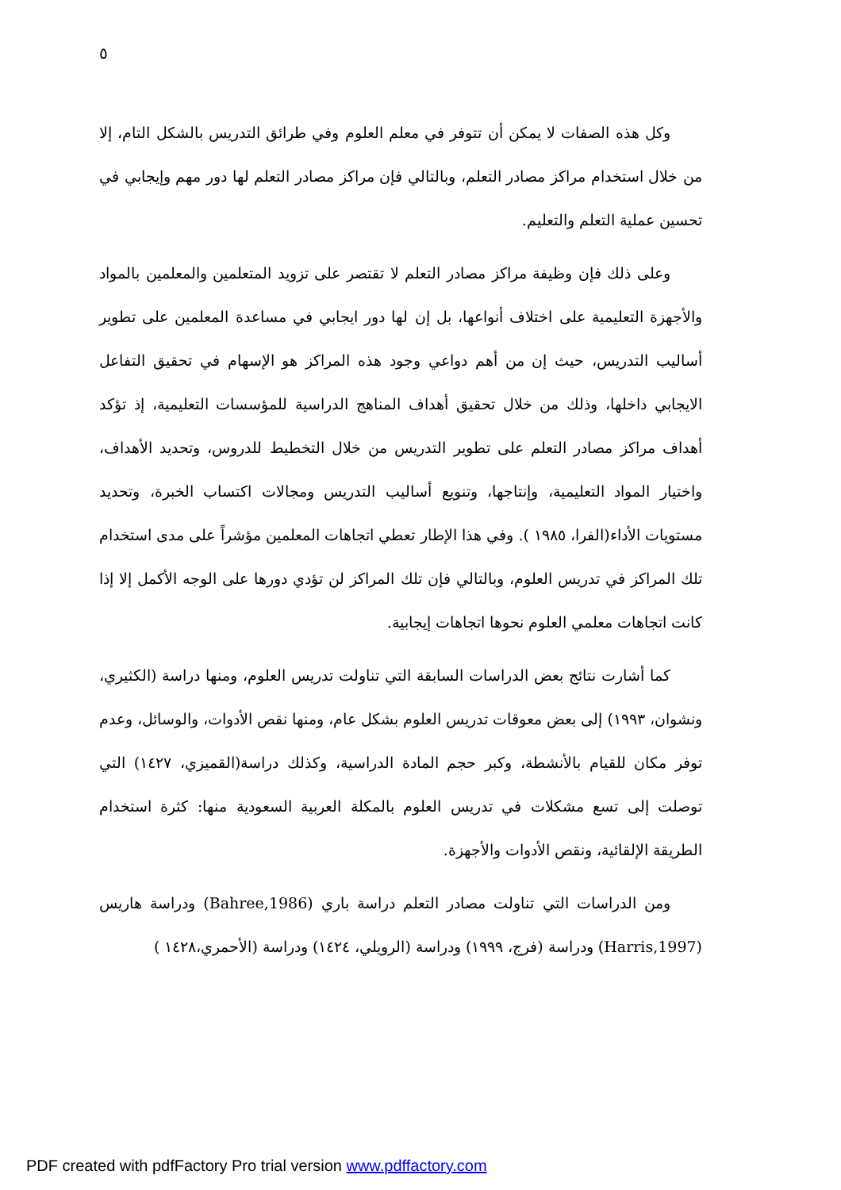٥
وكل هذه الصفات لا يمكن أن تتوفر في معلم العلوم وفي طرائق التدريس بالشكل التام، إلا من خلال استخدام مراكز مصادر التعلم، وبالتالي فإن مراكز مصادر التعلم لها دور مهم وإيجابي في تحسين عملية التعلم والتعليم.
وعلى ذلك فإن وظيفة مراكز مصادر التعلم لا تقتصر على تزويد المتعلمين والمعلمين بالمواد والأجهزة التعليمية على اختلاف أنواعها، بل إن لها دور ايجابي في مساعدة المعلمين على تطوير أساليب التدريس، حيث إن من أهم دواعي وجود هذه المراكز هو الإسهام في تحقيق التفاعل الايجابي داخلها، وذلك من خلال تحقيق أهداف المناهج الدراسية للمؤسسات التعليمية، إذ تؤكد أهداف مراكز مصادر التعلم على تطوير التدريس من خلال التخطيط للدروس، وتحديد الأهداف، واختيار المواد التعليمية، وإنتاجها، وتنويع أساليب التدريس ومجالات اكتساب الخبرة، وتحديد مستويات الأداء(الفرا، ١٩٨٥ ). وفي هذا الإطار تعطي اتجاهات المعلمين مؤشراً على مدى استخدام تلك المراكز في تدريس العلوم، وبالتالي فإن تلك المراكز لن تؤدي دورها على الوجه الأكمل إلا إذا كانت اتجاهات معلمي العلوم نحوها اتجاهات إيجابية.
كما أشارت نتائج بعض الدراسات السابقة التي تناولت تدريس العلوم، ومنها دراسة (الكثيري، ونشوان، ١٩٩٣) إلى بعض معوقات تدريس العلوم بشكل عام، ومنها نقص الأدوات، والوسائل، وعدم توفر مكان للقيام بالأنشطة، وكبر حجم المادة الدراسية، وكذلك دراسة(القميزي، ١٤٢٧) التي توصلت إلى تسع مشكلات في تدريس العلوم بالمكلة العربية السعودية منها: كثرة استخدام الطريقة الإلقائية، ونقص الأدوات والأجهزة.
ومن الدراسات التي تناولت مصادر التعلم دراسة باري (Bahree,1986) ودراسة هاريس (Harris,1997) ودراسة (فرج، ١٩٩٩) ودراسة (الرويلي، ١٤٢٤) ودراسة (الأحمري،١٤٢٨ )
PDF created with pdfFactory Pro trial version www.pdffactory.com